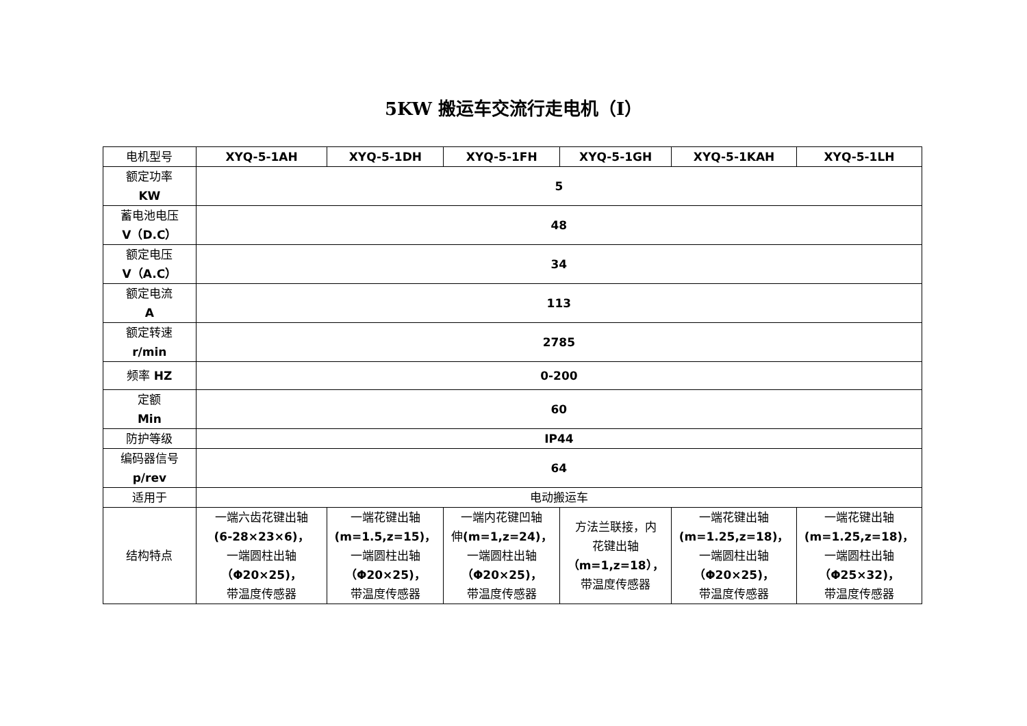5KW 搬运车交流行走电机（Ⅰ）
| 电机型号 | XYQ-5-1AH | XYQ-5-1DH | XYQ-5-1FH | XYQ-5-1GH | XYQ-5-1KAH | XYQ-5-1LH |
| 额定功率 KW | 5 | | | | | |
| 蓄电池电压 V（D.C） | 48 | | | | | |
| 额定电压 V（A.C） | 34 | | | | | |
| 额定电流 A | 113 | | | | | |
| 额定转速 r/min | 2785 | | | | | |
| 频率 HZ | 0-200 | | | | | |
| 定额 Min | 60 | | | | | |
| 防护等级 | IP44 | | | | | |
| 编码器信号 p/rev | 64 | | | | | |
| 适用于 | 电动搬运车 | | | | | |
| 结构特点 | 一端六齿花键出轴 (6-28×23×6)， 一端圆柱出轴 （Φ20×25)， 带温度传感器 | 一端花键出轴 (m=1.5,z=15)， 一端圆柱出轴 （Φ20×25)， 带温度传感器 | 一端内花键凹轴 伸 (m=1,z=24)， 一端圆柱出轴 （Φ20×25)， 带温度传感器 | 方法兰联接，内 花键出轴 （m=1,z=18）， 带温度传感器 | 一端花键出轴 (m=1.25,z=18)， 一端圆柱出轴 （Φ20×25)， 带温度传感器 | 一端花键出轴 (m=1.25,z=18)， 一端圆柱出轴 （Φ25×32)， 带温度传感器 |